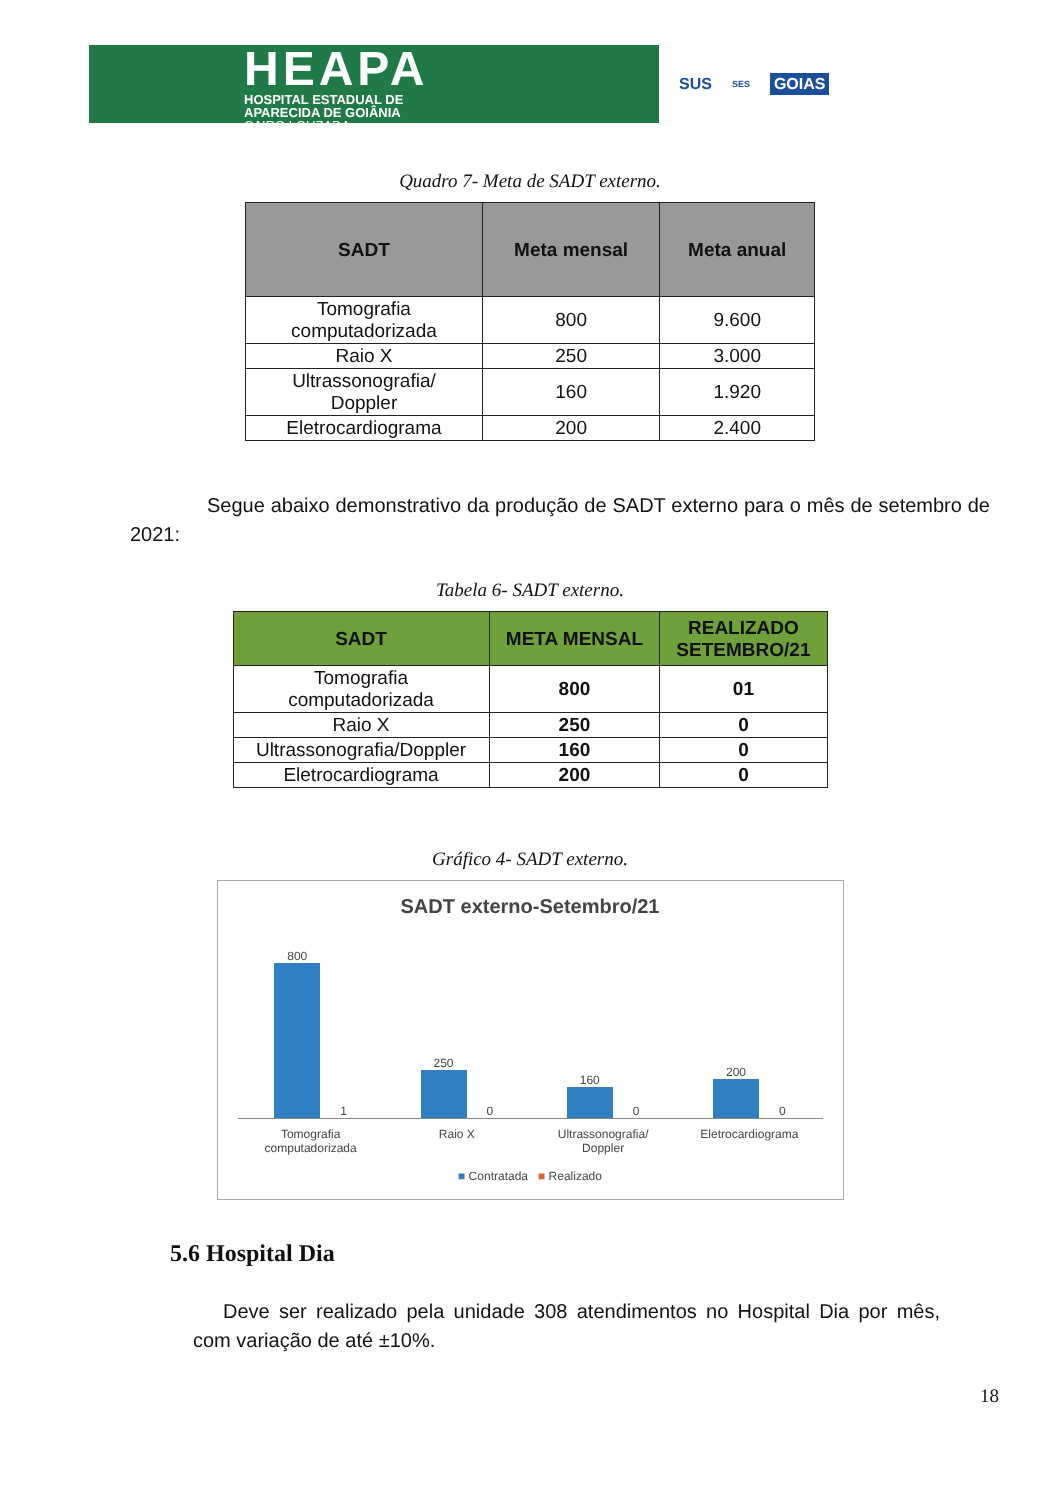HEAPA
HOSPITAL ESTADUAL DE
APARECIDA DE GOIÂNIA
CAIRO LOUZADA
SUS SES GOIAS
Quadro 7- Meta de SADT externo.
| SADT | Meta mensal | Meta anual |
| --- | --- | --- |
| Tomografia computadorizada | 800 | 9.600 |
| Raio X | 250 | 3.000 |
| Ultrassonografia/ Doppler | 160 | 1.920 |
| Eletrocardiograma | 200 | 2.400 |
Segue abaixo demonstrativo da produção de SADT externo para o mês de setembro de 2021:
Tabela 6- SADT externo.
| SADT | META MENSAL | REALIZADO SETEMBRO/21 |
| --- | --- | --- |
| Tomografia computadorizada | 800 | 01 |
| Raio X | 250 | 0 |
| Ultrassonografia/Doppler | 160 | 0 |
| Eletrocardiograma | 200 | 0 |
Gráfico 4- SADT externo.
SADT externo-Setembro/21
800
1
250
0
160
0
200
0
Tomografia
computadorizada
Raio X Ultrassonografia/
Doppler
Eletrocardiograma
■ Contratada ■ Realizado
5.6 Hospital Dia
Deve ser realizado pela unidade 308 atendimentos no Hospital Dia por mês, com variação de até ±10%.
18